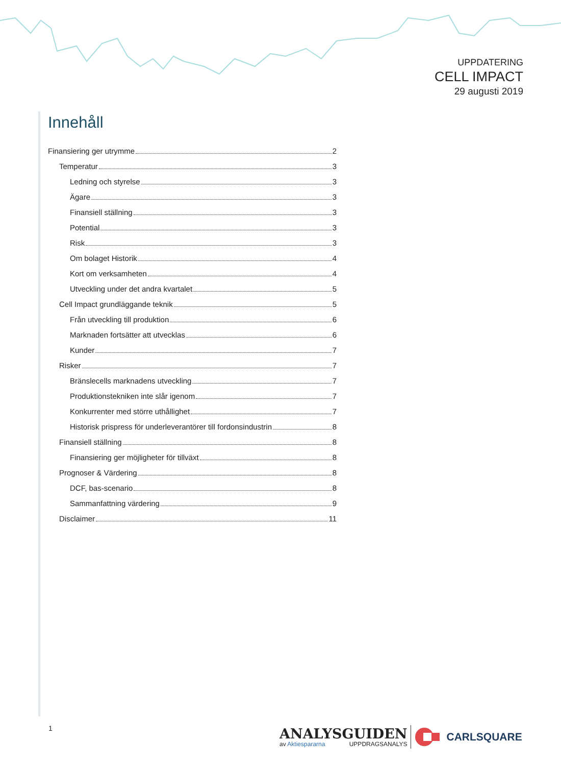UPPDATERING
CELL IMPACT
29 augusti 2019
Innehåll
Finansiering ger utrymme 2
Temperatur 3
Ledning och styrelse 3
Ägare 3
Finansiell ställning 3
Potential 3
Risk 3
Om bolaget Historik 4
Kort om verksamheten 4
Utveckling under det andra kvartalet 5
Cell Impact grundläggande teknik 5
Från utveckling till produktion 6
Marknaden fortsätter att utvecklas 6
Kunder 7
Risker 7
Bränslecells marknadens utveckling 7
Produktionstekniken inte slår igenom 7
Konkurrenter med större uthållighet 7
Historisk prispress för underleverantörer till fordonsindustrin 8
Finansiell ställning 8
Finansiering ger möjligheter för tillväxt 8
Prognoser & Värdering 8
DCF, bas-scenario 8
Sammanfattning värdering 9
Disclaimer 11
1
ANALYSGUIDEN
av Aktiespararna UPPDRAGSANALYS
CARLSQUARE